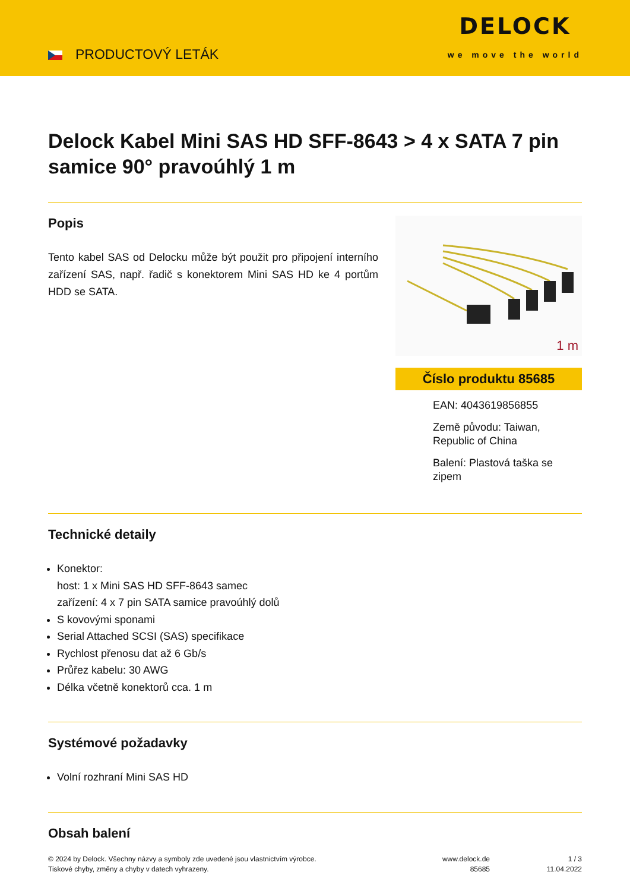PRODUCTOVÝ LETÁK
DELOCK
we move the world
Delock Kabel Mini SAS HD SFF-8643 > 4 x SATA 7 pin samice 90° pravoúhlý 1 m
Popis
Tento kabel SAS od Delocku může být použit pro připojení interního zařízení SAS, např. řadič s konektorem Mini SAS HD ke 4 portům HDD se SATA.
1 m
Číslo produktu 85685
EAN: 4043619856855
Země původu: Taiwan, Republic of China
Balení: Plastová taška se zipem
Technické detaily
Konektor:
host: 1 x Mini SAS HD SFF-8643 samec
zařízení: 4 x 7 pin SATA samice pravoúhlý dolů
S kovovými sponami
Serial Attached SCSI (SAS) specifikace
Rychlost přenosu dat až 6 Gb/s
Průřez kabelu: 30 AWG
Délka včetně konektorů cca. 1 m
Systémové požadavky
Volní rozhraní Mini SAS HD
Obsah balení
© 2024 by Delock. Všechny názvy a symboly zde uvedené jsou vlastnictvím výrobce.
Tiskové chyby, změny a chyby v datech vyhrazeny.
www.delock.de
85685
1 / 3
11.04.2022